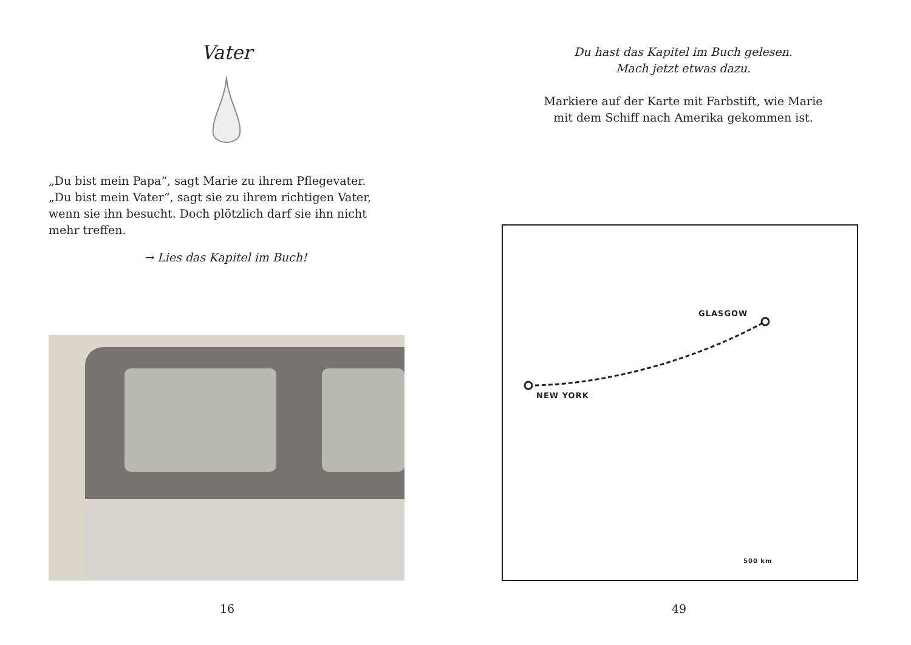Vater
„Du bist mein Papa“, sagt Marie zu ihrem Pflegevater. „Du bist mein Vater“, sagt sie zu ihrem richtigen Vater, wenn sie ihn besucht. Doch plötzlich darf sie ihn nicht mehr treffen.
→ Lies das Kapitel im Buch!
16
Du hast das Kapitel im Buch gelesen.
Mach jetzt etwas dazu.
Markiere auf der Karte mit Farbstift, wie Marie
mit dem Schiff nach Amerika gekommen ist.
GLASGOW
NEW YORK
500 km
49